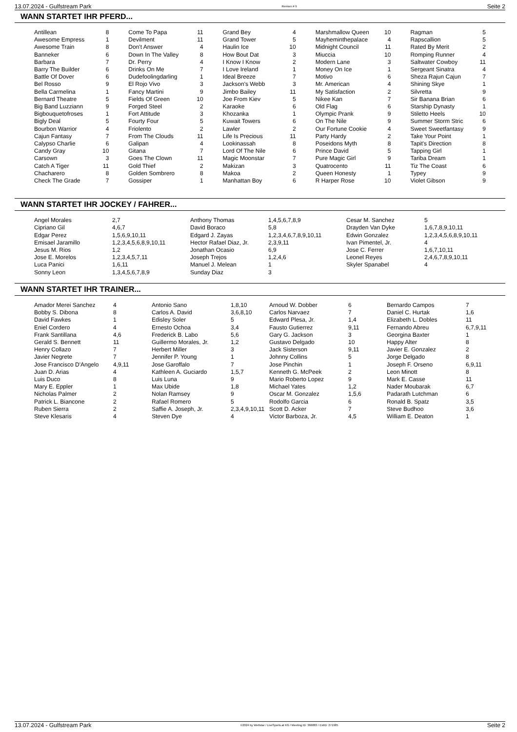13.07.2024 - Gulfstream Park Rennen # 9 Seite 2
WANN STARTET IHR PFERD...
| Antillean | 8 | Come To Papa | 11 | Grand Bey | 4 | Marshmallow Queen | 10 | Ragman | 5 |
| Awesome Empress | 1 | Devilment | 11 | Grand Tower | 5 | Mayheminthepalace | 4 | Rapscallion | 5 |
| Awesome Train | 8 | Don't Answer | 4 | Haulin Ice | 10 | Midnight Council | 11 | Rated By Merit | 2 |
| Banneker | 6 | Down In The Valley | 8 | How Bout Dat | 3 | Miuccia | 10 | Romping Runner | 4 |
| Barbara | 7 | Dr. Perry | 4 | I Know I Know | 2 | Modern Lane | 3 | Saltwater Cowboy | 11 |
| Barry The Builder | 6 | Drinks On Me | 7 | I Love Ireland | 1 | Money On Ice | 1 | Sergeant Sinatra | 4 |
| Battle Of Dover | 6 | Dudefoolingdarling | 1 | Ideal Breeze | 7 | Motivo | 6 | Sheza Rajun Cajun | 7 |
| Bel Rosso | 9 | El Rojo Vivo | 3 | Jackson's Webb | 3 | Mr. American | 4 | Shining Skye | 1 |
| Bella Carmelina | 1 | Fancy Martini | 9 | Jimbo Bailey | 11 | My Satisfaction | 2 | Silvretta | 9 |
| Bernard Theatre | 5 | Fields Of Green | 10 | Joe From Kiev | 5 | Nikee Kan | 7 | Sir Banana Brian | 6 |
| Big Band Luzziann | 9 | Forged Steel | 2 | Karaoke | 6 | Old Flag | 6 | Starship Dynasty | 1 |
| Bigbouquetofroses | 1 | Fort Attitude | 3 | Khozanka | 1 | Olympic Prank | 9 | Stiletto Heels | 10 |
| Bigly Deal | 5 | Fourty Four | 5 | Kuwait Towers | 6 | On The Nile | 9 | Summer Storm Stric | 6 |
| Bourbon Warrior | 4 | Friolento | 2 | Lawler | 2 | Our Fortune Cookie | 4 | Sweet Sweetfantasy | 9 |
| Cajun Fantasy | 7 | From The Clouds | 11 | Life Is Precious | 11 | Party Hardy | 2 | Take Your Point | 1 |
| Calypso Charlie | 6 | Galipan | 4 | Lookinassah | 8 | Poseidons Myth | 8 | Tapit's Direction | 8 |
| Candy Gray | 10 | Gitana | 7 | Lord Of The Nile | 6 | Prince David | 5 | Tapping Girl | 1 |
| Carsown | 3 | Goes The Clown | 11 | Magic Moonstar | 7 | Pure Magic Girl | 9 | Tariba Dream | 1 |
| Catch A Tiger | 11 | Gold Thief | 2 | Makizan | 3 | Quatrocento | 11 | Tiz The Coast | 6 |
| Chacharero | 8 | Golden Sombrero | 8 | Makoa | 2 | Queen Honesty | 1 | Typey | 9 |
| Check The Grade | 7 | Gossiper | 1 | Manhattan Boy | 6 | R Harper Rose | 10 | Violet Gibson | 9 |
WANN STARTET IHR JOCKEY / FAHRER...
| Angel Morales | 2,7 | Anthony Thomas | 1,4,5,6,7,8,9 | Cesar M. Sanchez | 5 |
| Cipriano Gil | 4,6,7 | David Boraco | 5,8 | Drayden Van Dyke | 1,6,7,8,9,10,11 |
| Edgar Perez | 1,5,6,9,10,11 | Edgard J. Zayas | 1,2,3,4,6,7,8,9,10,11 | Edwin Gonzalez | 1,2,3,4,5,6,8,9,10,11 |
| Emisael Jaramillo | 1,2,3,4,5,6,8,9,10,11 | Hector Rafael Diaz, Jr. | 2,3,9,11 | Ivan Pimentel, Jr. | 4 |
| Jesus M. Rios | 1,2 | Jonathan Ocasio | 6,9 | Jose C. Ferrer | 1,6,7,10,11 |
| Jose E. Morelos | 1,2,3,4,5,7,11 | Joseph Trejos | 1,2,4,6 | Leonel Reyes | 2,4,6,7,8,9,10,11 |
| Luca Panici | 1,6,11 | Manuel J. Melean | 1 | Skyler Spanabel | 4 |
| Sonny Leon | 1,3,4,5,6,7,8,9 | Sunday Diaz | 3 | | |
WANN STARTET IHR TRAINER...
| Amador Merei Sanchez | 4 | Antonio Sano | 1,8,10 | Arnoud W. Dobber | 6 | Bernardo Campos | 7 |
| Bobby S. Dibona | 8 | Carlos A. David | 3,6,8,10 | Carlos Narvaez | 7 | Daniel C. Hurtak | 1,6 |
| David Fawkes | 1 | Edisley Soler | 5 | Edward Plesa, Jr. | 1,4 | Elizabeth L. Dobles | 11 |
| Eniel Cordero | 4 | Ernesto Ochoa | 3,4 | Fausto Gutierrez | 9,11 | Fernando Abreu | 6,7,9,11 |
| Frank Santillana | 4,6 | Frederick B. Labo | 5,6 | Gary G. Jackson | 3 | Georgina Baxter | 1 |
| Gerald S. Bennett | 11 | Guillermo Morales, Jr. | 1,2 | Gustavo Delgado | 10 | Happy Alter | 8 |
| Henry Collazo | 7 | Herbert Miller | 3 | Jack Sisterson | 9,11 | Javier E. Gonzalez | 2 |
| Javier Negrete | 7 | Jennifer P. Young | 1 | Johnny Collins | 5 | Jorge Delgado | 8 |
| Jose Francisco D'Angelo | 4,9,11 | Jose Garoffalo | 7 | Jose Pinchin | 1 | Joseph F. Orseno | 6,9,11 |
| Juan D. Arias | 4 | Kathleen A. Guciardo | 1,5,7 | Kenneth G. McPeek | 2 | Leon Minott | 8 |
| Luis Duco | 8 | Luis Luna | 9 | Mario Roberto Lopez | 9 | Mark E. Casse | 11 |
| Mary E. Eppler | 1 | Max Ubide | 1,8 | Michael Yates | 1,2 | Nader Moubarak | 6,7 |
| Nicholas Palmer | 2 | Nolan Ramsey | 9 | Oscar M. Gonzalez | 1,5,6 | Padarath Lutchman | 6 |
| Patrick L. Biancone | 2 | Rafael Romero | 5 | Rodolfo Garcia | 6 | Ronald B. Spatz | 3,5 |
| Ruben Sierra | 2 | Saffie A. Joseph, Jr. | 2,3,4,9,10,11 | Scott D. Acker | 7 | Steve Budhoo | 3,6 |
| Steve Klesaris | 4 | Steven Dye | 4 | Victor Barboza, Jr. | 4,5 | William E. Deaton | 1 |
13.07.2024 - Gulfstream Park ©2024 by Wettstar / LiveSports.at KG / Meeting ID: 366883 / ExtID: 271985 Seite 2